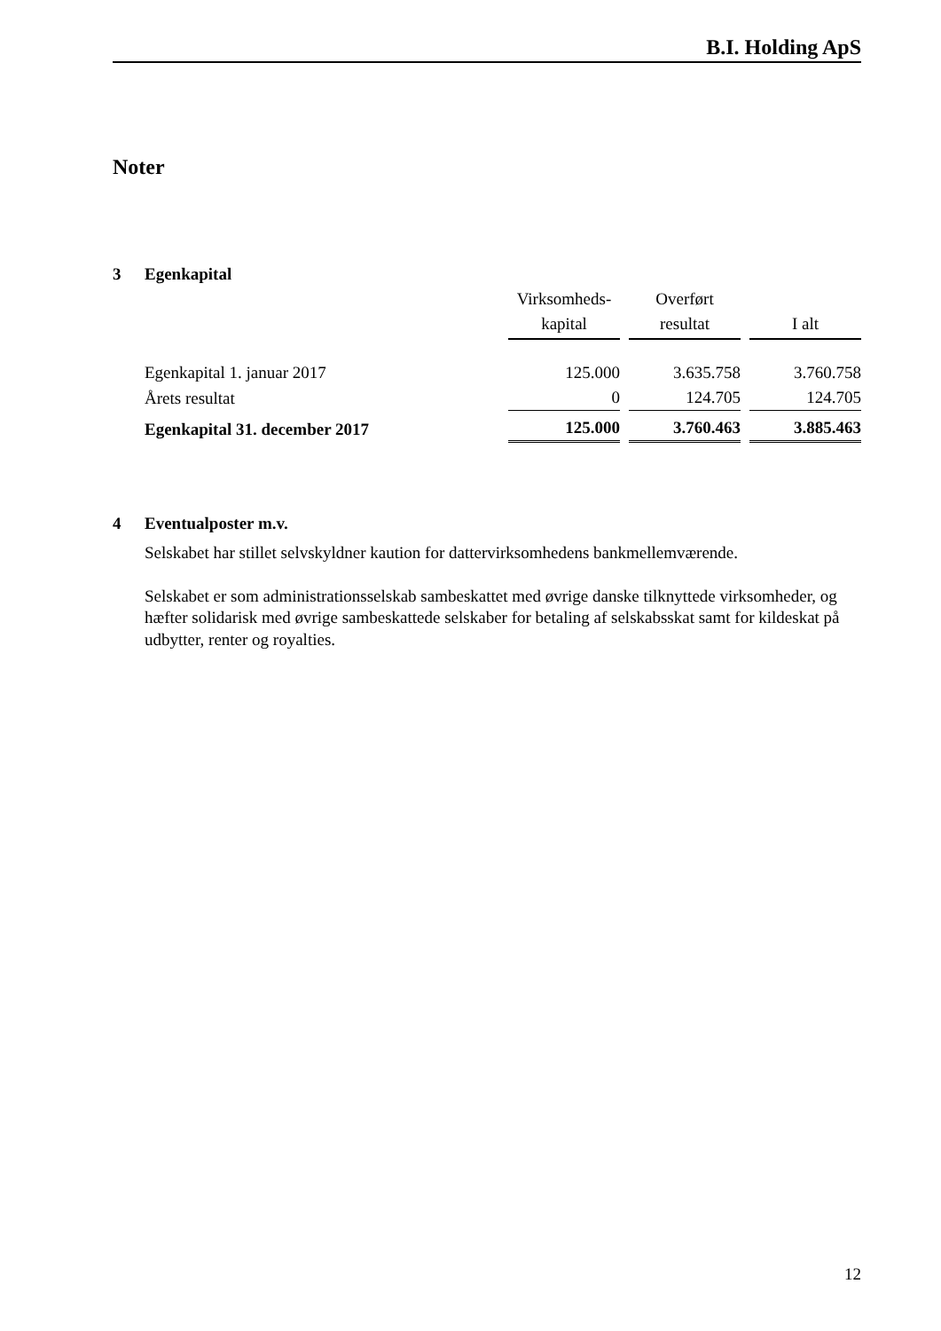B.I. Holding ApS
Noter
3 Egenkapital
| | Virksomheds- kapital | Overført resultat | I alt |
| Egenkapital 1. januar 2017 | 125.000 | 3.635.758 | 3.760.758 |
| Årets resultat | 0 | 124.705 | 124.705 |
| Egenkapital 31. december 2017 | 125.000 | 3.760.463 | 3.885.463 |
4 Eventualposter m.v.
Selskabet har stillet selvskyldner kaution for dattervirksomhedens bankmellemværende.
Selskabet er som administrationsselskab sambeskattet med øvrige danske tilknyttede virksomheder, og hæfter solidarisk med øvrige sambeskattede selskaber for betaling af selskabsskat samt for kildeskat på udbytter, renter og royalties.
12